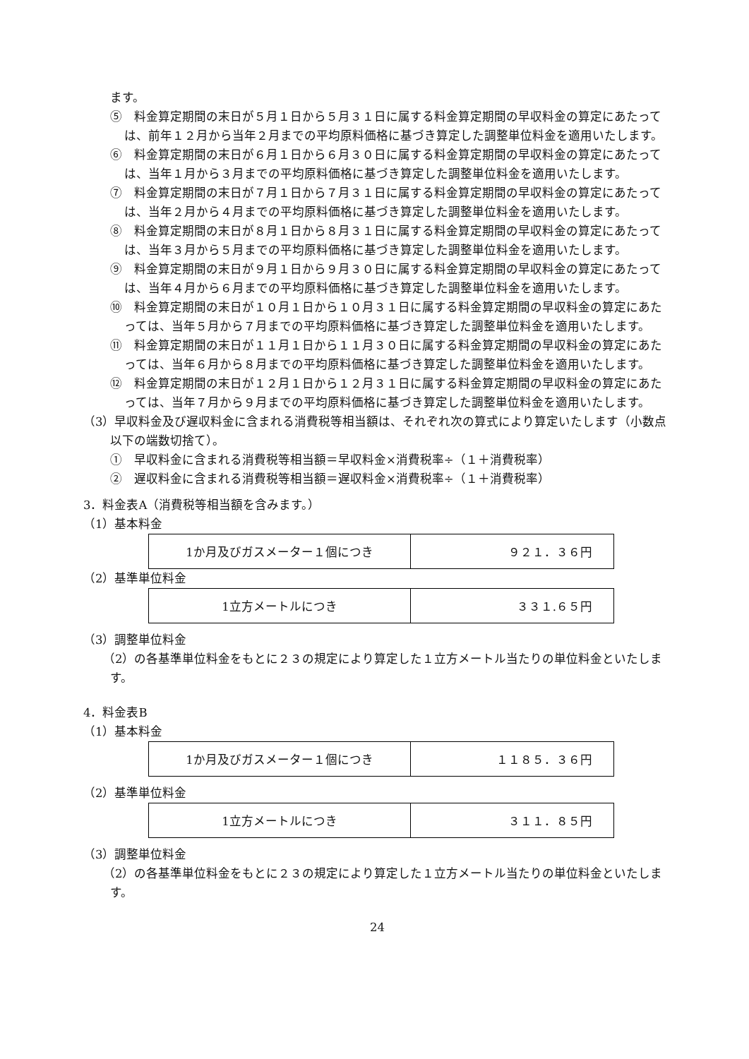ます。
⑤　料金算定期間の末日が５月１日から５月３１日に属する料金算定期間の早収料金の算定にあたっては、前年１２月から当年２月までの平均原料価格に基づき算定した調整単位料金を適用いたします。
⑥　料金算定期間の末日が６月１日から６月３０日に属する料金算定期間の早収料金の算定にあたっては、当年１月から３月までの平均原料価格に基づき算定した調整単位料金を適用いたします。
⑦　料金算定期間の末日が７月１日から７月３１日に属する料金算定期間の早収料金の算定にあたっては、当年２月から４月までの平均原料価格に基づき算定した調整単位料金を適用いたします。
⑧　料金算定期間の末日が８月１日から８月３１日に属する料金算定期間の早収料金の算定にあたっては、当年３月から５月までの平均原料価格に基づき算定した調整単位料金を適用いたします。
⑨　料金算定期間の末日が９月１日から９月３０日に属する料金算定期間の早収料金の算定にあたっては、当年４月から６月までの平均原料価格に基づき算定した調整単位料金を適用いたします。
⑩　料金算定期間の末日が１０月１日から１０月３１日に属する料金算定期間の早収料金の算定にあたっては、当年５月から７月までの平均原料価格に基づき算定した調整単位料金を適用いたします。
⑪　料金算定期間の末日が１１月１日から１１月３０日に属する料金算定期間の早収料金の算定にあたっては、当年６月から８月までの平均原料価格に基づき算定した調整単位料金を適用いたします。
⑫　料金算定期間の末日が１２月１日から１２月３１日に属する料金算定期間の早収料金の算定にあたっては、当年７月から９月までの平均原料価格に基づき算定した調整単位料金を適用いたします。
（3）早収料金及び遅収料金に含まれる消費税等相当額は、それぞれ次の算式により算定いたします（小数点以下の端数切捨て）。
①　早収料金に含まれる消費税等相当額＝早収料金×消費税率÷（１＋消費税率）
②　遅収料金に含まれる消費税等相当額＝遅収料金×消費税率÷（１＋消費税率）
3．料金表A（消費税等相当額を含みます。）
（1）基本料金
| 1か月及びガスメーター１個につき | ９２１．３６円 |
（2）基準単位料金
| 1立方メートルにつき | ３３１.６５円 |
（3）調整単位料金
（2）の各基準単位料金をもとに２３の規定により算定した１立方メートル当たりの単位料金といたします。
4．料金表B
（1）基本料金
| 1か月及びガスメーター１個につき | １１８５．３６円 |
（2）基準単位料金
| 1立方メートルにつき | ３１１．８５円 |
（3）調整単位料金
（2）の各基準単位料金をもとに２３の規定により算定した１立方メートル当たりの単位料金といたします。
24